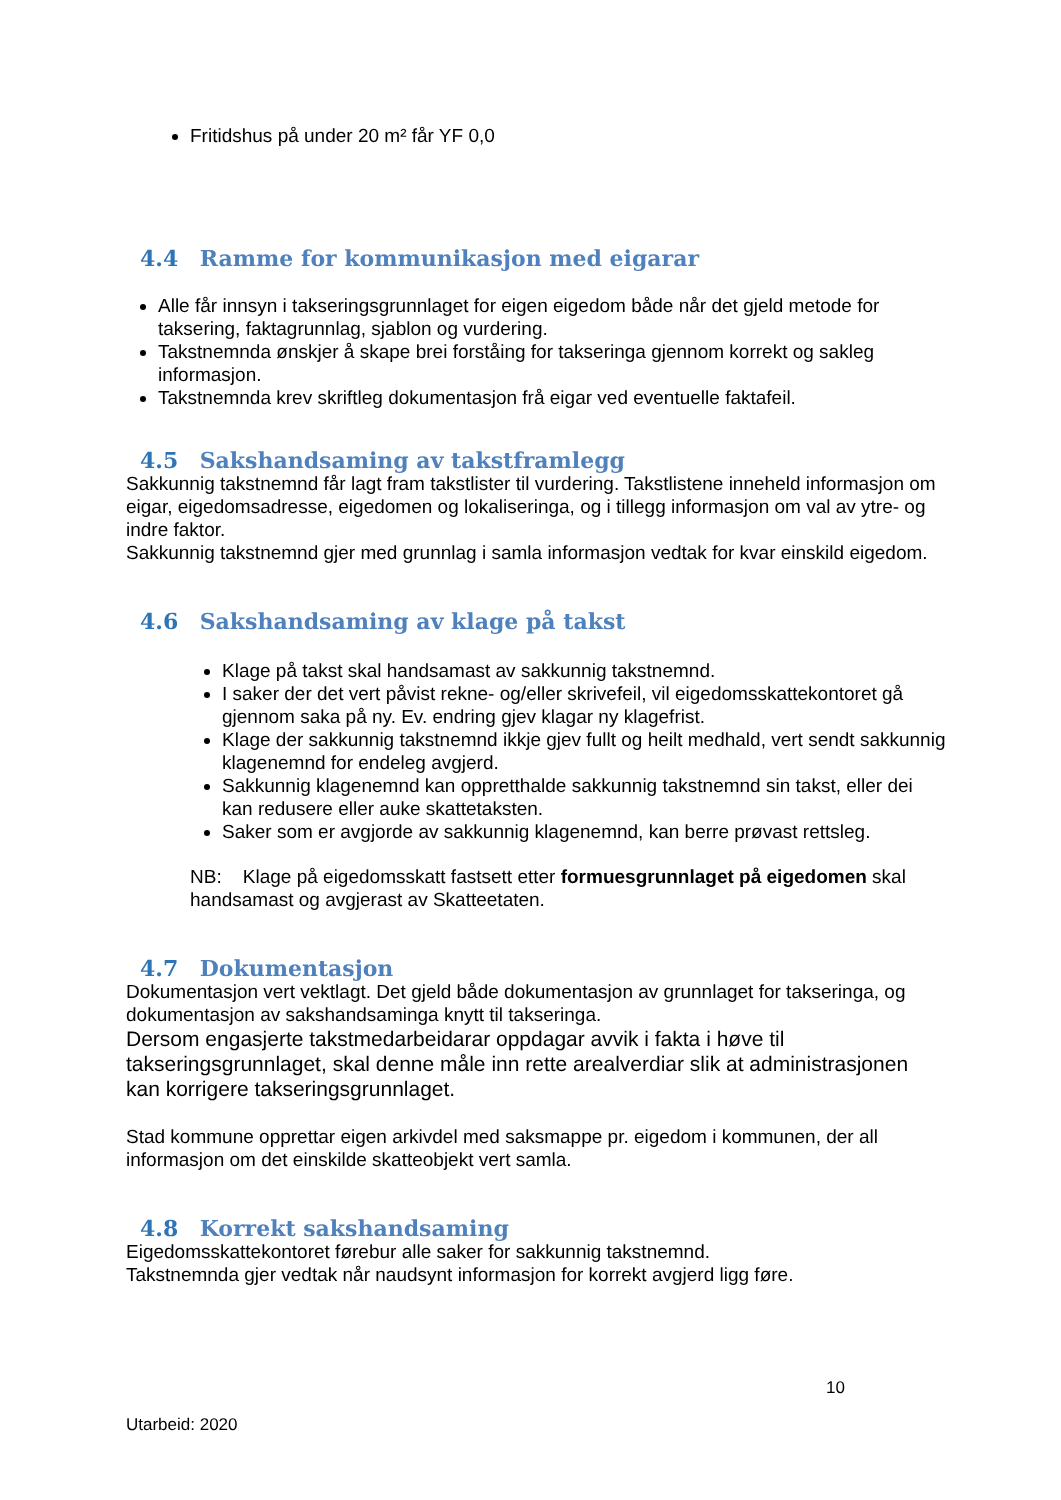Fritidshus på under 20 m² får YF 0,0
4.4 Ramme for kommunikasjon med eigarar
Alle får innsyn i takseringsgrunnlaget for eigen eigedom både når det gjeld metode for taksering, faktagrunnlag, sjablon og vurdering.
Takstnemnda ønskjer å skape brei forståing for takseringa gjennom korrekt og sakleg informasjon.
Takstnemnda krev skriftleg dokumentasjon frå eigar ved eventuelle faktafeil.
4.5 Sakshandsaming av takstframlegg
Sakkunnig takstnemnd får lagt fram takstlister til vurdering. Takstlistene inneheld informasjon om eigar, eigedomsadresse, eigedomen og lokaliseringa, og i tillegg informasjon om val av ytre- og indre faktor.
Sakkunnig takstnemnd gjer med grunnlag i samla informasjon vedtak for kvar einskild eigedom.
4.6 Sakshandsaming av klage på takst
Klage på takst skal handsamast av sakkunnig takstnemnd.
I saker der det vert påvist rekne- og/eller skrivefeil, vil eigedomsskattekontoret gå gjennom saka på ny. Ev. endring gjev klagar ny klagefrist.
Klage der sakkunnig takstnemnd ikkje gjev fullt og heilt medhald, vert sendt sakkunnig klagenemnd for endeleg avgjerd.
Sakkunnig klagenemnd kan oppretthalde sakkunnig takstnemnd sin takst, eller dei kan redusere eller auke skattetaksten.
Saker som er avgjorde av sakkunnig klagenemnd, kan berre prøvast rettsleg.
NB: Klage på eigedomsskatt fastsett etter formuesgrunnlaget på eigedomen skal handsamast og avgjerast av Skatteetaten.
4.7 Dokumentasjon
Dokumentasjon vert vektlagt. Det gjeld både dokumentasjon av grunnlaget for takseringa, og dokumentasjon av sakshandsaminga knytt til takseringa.
Dersom engasjerte takstmedarbeidarar oppdagar avvik i fakta i høve til takseringsgrunnlaget, skal denne måle inn rette arealverdiar slik at administrasjonen kan korrigere takseringsgrunnlaget.
Stad kommune opprettar eigen arkivdel med saksmappe pr. eigedom i kommunen, der all informasjon om det einskilde skatteobjekt vert samla.
4.8 Korrekt sakshandsaming
Eigedomsskattekontoret førebur alle saker for sakkunnig takstnemnd.
Takstnemnda gjer vedtak når naudsynt informasjon for korrekt avgjerd ligg føre.
10
Utarbeid: 2020